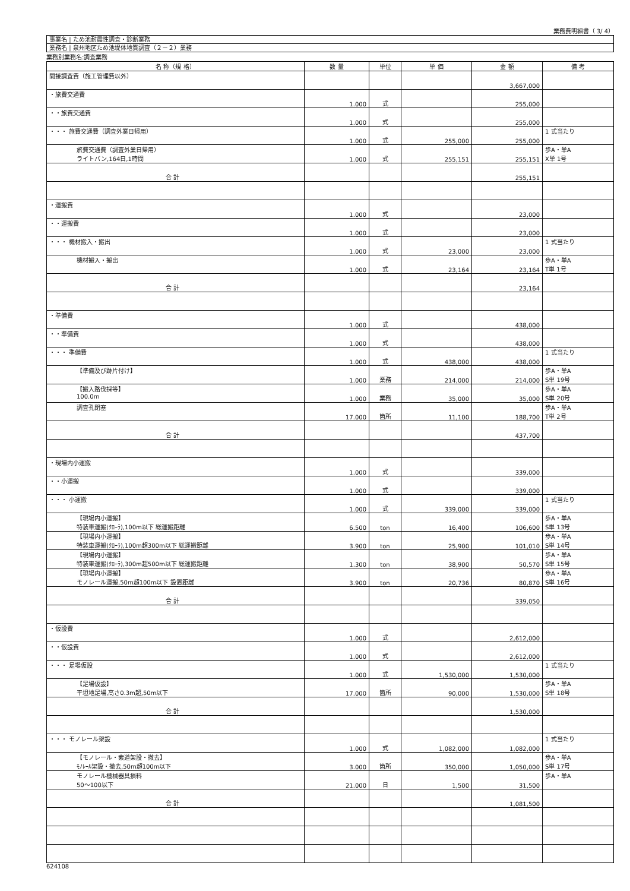業務費明細書（ 3/ 4）
事業名 | ため池耐震性調査・診断業務
業務名 | 泉州地区ため池堤体地質調査（２－２）業務
業務別業務名:調査業務
| 名 称（規 格） | 数 量 | 単位 | 単 価 | 金 額 | 備 考 |
| --- | --- | --- | --- | --- | --- |
| 間接調査費（施工管理費以外） | | | | 3,667,000 | |
| ・旅費交通費 | 1.000 | 式 | | 255,000 | |
| ・・旅費交通費 | 1.000 | 式 | | 255,000 | |
| ・・・ 旅費交通費（調査外業日帰用） | 1.000 | 式 | 255,000 | 255,000 | 1 式当たり |
| 旅費交通費（調査外業日帰用） ライトバン,164日,1時間 | 1.000 | 式 | 255,151 | 255,151 | 歩A・単A X単 1号 |
| 合 計 | | | | 255,151 | |
| ・運搬費 | 1.000 | 式 | | 23,000 | |
| ・・運搬費 | 1.000 | 式 | | 23,000 | |
| ・・・ 機材搬入・搬出 | 1.000 | 式 | 23,000 | 23,000 | 1 式当たり |
| 機材搬入・搬出 | 1.000 | 式 | 23,164 | 23,164 | 歩A・単A T単 1号 |
| 合 計 | | | | 23,164 | |
| ・準備費 | 1.000 | 式 | | 438,000 | |
| ・・準備費 | 1.000 | 式 | | 438,000 | |
| ・・・ 準備費 | 1.000 | 式 | 438,000 | 438,000 | 1 式当たり |
| 【準備及び跡片付け】 | 1.000 | 業務 | 214,000 | 214,000 | 歩A・単A S単 19号 |
| 【搬入路伐採等】 100.0m | 1.000 | 業務 | 35,000 | 35,000 | 歩A・単A S単 20号 |
| 調査孔閉塞 | 17.000 | 箇所 | 11,100 | 188,700 | 歩A・単A T単 2号 |
| 合 計 | | | | 437,700 | |
| ・現場内小運搬 | 1.000 | 式 | | 339,000 | |
| ・・小運搬 | 1.000 | 式 | | 339,000 | |
| ・・・ 小運搬 | 1.000 | 式 | 339,000 | 339,000 | 1 式当たり |
| 【現場内小運搬】 特装車運搬(ｸﾛｰﾗ),100m以下 総運搬距離 | 6.500 | ton | 16,400 | 106,600 | 歩A・単A S単 13号 |
| 【現場内小運搬】 特装車運搬(ｸﾛｰﾗ),100m超300m以下 総運搬距離 | 3.900 | ton | 25,900 | 101,010 | 歩A・単A S単 14号 |
| 【現場内小運搬】 特装車運搬(ｸﾛｰﾗ),300m超500m以下 総運搬距離 | 1.300 | ton | 38,900 | 50,570 | 歩A・単A S単 15号 |
| 【現場内小運搬】 モノレール運搬,50m超100m以下 設置距離 | 3.900 | ton | 20,736 | 80,870 | 歩A・単A S単 16号 |
| 合 計 | | | | 339,050 | |
| ・仮設費 | 1.000 | 式 | | 2,612,000 | |
| ・・仮設費 | 1.000 | 式 | | 2,612,000 | |
| ・・・ 足場仮設 | 1.000 | 式 | 1,530,000 | 1,530,000 | 1 式当たり |
| 【足場仮設】 平坦地足場,高さ0.3m超,50m以下 | 17.000 | 箇所 | 90,000 | 1,530,000 | 歩A・単A S単 18号 |
| 合 計 | | | | 1,530,000 | |
| ・・・ モノレール架設 | 1.000 | 式 | 1,082,000 | 1,082,000 | 1 式当たり |
| 【モノレール・索道架設・撤去】 ﾓﾉﾚｰﾙ架設・撤去,50m超100m以下 | 3.000 | 箇所 | 350,000 | 1,050,000 | 歩A・単A S単 17号 |
| モノレール機械器具損料 50～100以下 | 21.000 | 日 | 1,500 | 31,500 | 歩A・単A |
| 合 計 | | | | 1,081,500 | |
624108